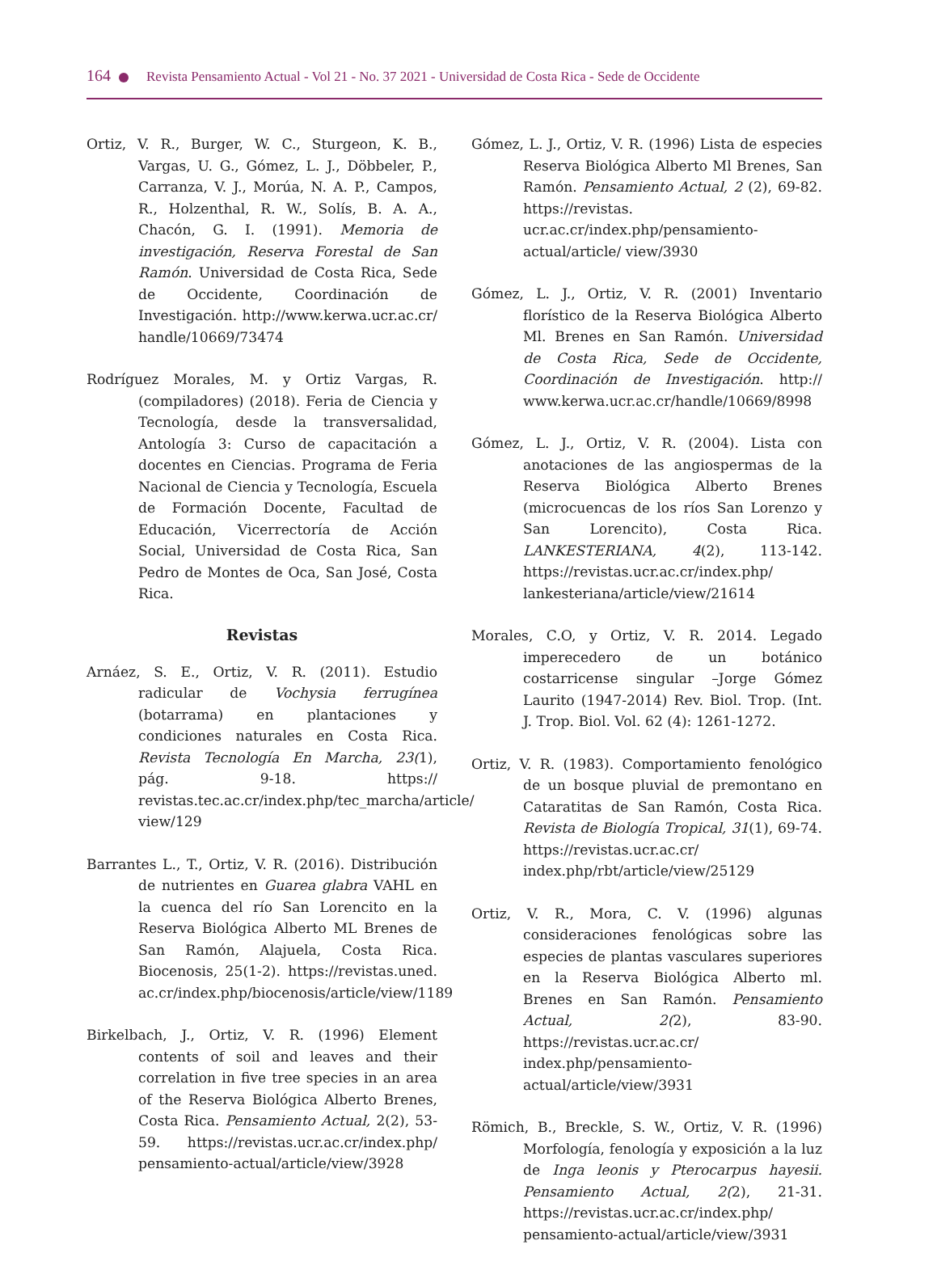164 Revista Pensamiento Actual - Vol 21 - No. 37 2021 - Universidad de Costa Rica - Sede de Occidente
Ortiz, V. R., Burger, W. C., Sturgeon, K. B., Vargas, U. G., Gómez, L. J., Döbbeler, P., Carranza, V. J., Morúa, N. A. P., Campos, R., Holzenthal, R. W., Solís, B. A. A., Chacón, G. I. (1991). Memoria de investigación, Reserva Forestal de San Ramón. Universidad de Costa Rica, Sede de Occidente, Coordinación de Investigación. http://www.kerwa.ucr.ac.cr/ handle/10669/73474
Rodríguez Morales, M. y Ortiz Vargas, R. (compiladores) (2018). Feria de Ciencia y Tecnología, desde la transversalidad, Antología 3: Curso de capacitación a docentes en Ciencias. Programa de Feria Nacional de Ciencia y Tecnología, Escuela de Formación Docente, Facultad de Educación, Vicerrectoría de Acción Social, Universidad de Costa Rica, San Pedro de Montes de Oca, San José, Costa Rica.
Revistas
Arnáez, S. E., Ortiz, V. R. (2011). Estudio radicular de Vochysia ferrugínea (botarrama) en plantaciones y condiciones naturales en Costa Rica. Revista Tecnología En Marcha, 23(1), pág. 9-18. https:// revistas.tec.ac.cr/index.php/tec_marcha/article/ view/129
Barrantes L., T., Ortiz, V. R. (2016). Distribución de nutrientes en Guarea glabra VAHL en la cuenca del río San Lorencito en la Reserva Biológica Alberto ML Brenes de San Ramón, Alajuela, Costa Rica. Biocenosis, 25(1-2). https://revistas.uned. ac.cr/index.php/biocenosis/article/view/1189
Birkelbach, J., Ortiz, V. R. (1996) Element contents of soil and leaves and their correlation in five tree species in an area of the Reserva Biológica Alberto Brenes, Costa Rica. Pensamiento Actual, 2(2), 53-59. https://revistas.ucr.ac.cr/index.php/ pensamiento-actual/article/view/3928
Gómez, L. J., Ortiz, V. R. (1996) Lista de especies Reserva Biológica Alberto Ml Brenes, San Ramón. Pensamiento Actual, 2 (2), 69-82. https://revistas. ucr.ac.cr/index.php/pensamiento-actual/article/ view/3930
Gómez, L. J., Ortiz, V. R. (2001) Inventario florístico de la Reserva Biológica Alberto Ml. Brenes en San Ramón. Universidad de Costa Rica, Sede de Occidente, Coordinación de Investigación. http:// www.kerwa.ucr.ac.cr/handle/10669/8998
Gómez, L. J., Ortiz, V. R. (2004). Lista con anotaciones de las angiospermas de la Reserva Biológica Alberto Brenes (microcuencas de los ríos San Lorenzo y San Lorencito), Costa Rica. LANKESTERIANA, 4(2), 113-142. https://revistas.ucr.ac.cr/index.php/ lankesteriana/article/view/21614
Morales, C.O, y Ortiz, V. R. 2014. Legado imperecedero de un botánico costarricense singular –Jorge Gómez Laurito (1947-2014) Rev. Biol. Trop. (Int. J. Trop. Biol. Vol. 62 (4): 1261-1272.
Ortiz, V. R. (1983). Comportamiento fenológico de un bosque pluvial de premontano en Cataratitas de San Ramón, Costa Rica. Revista de Biología Tropical, 31(1), 69-74. https://revistas.ucr.ac.cr/ index.php/rbt/article/view/25129
Ortiz, V. R., Mora, C. V. (1996) algunas consideraciones fenológicas sobre las especies de plantas vasculares superiores en la Reserva Biológica Alberto ml. Brenes en San Ramón. Pensamiento Actual, 2(2), 83-90. https://revistas.ucr.ac.cr/ index.php/pensamiento-actual/article/view/3931
Römich, B., Breckle, S. W., Ortiz, V. R. (1996) Morfología, fenología y exposición a la luz de Inga leonis y Pterocarpus hayesii. Pensamiento Actual, 2(2), 21-31. https://revistas.ucr.ac.cr/index.php/ pensamiento-actual/article/view/3931